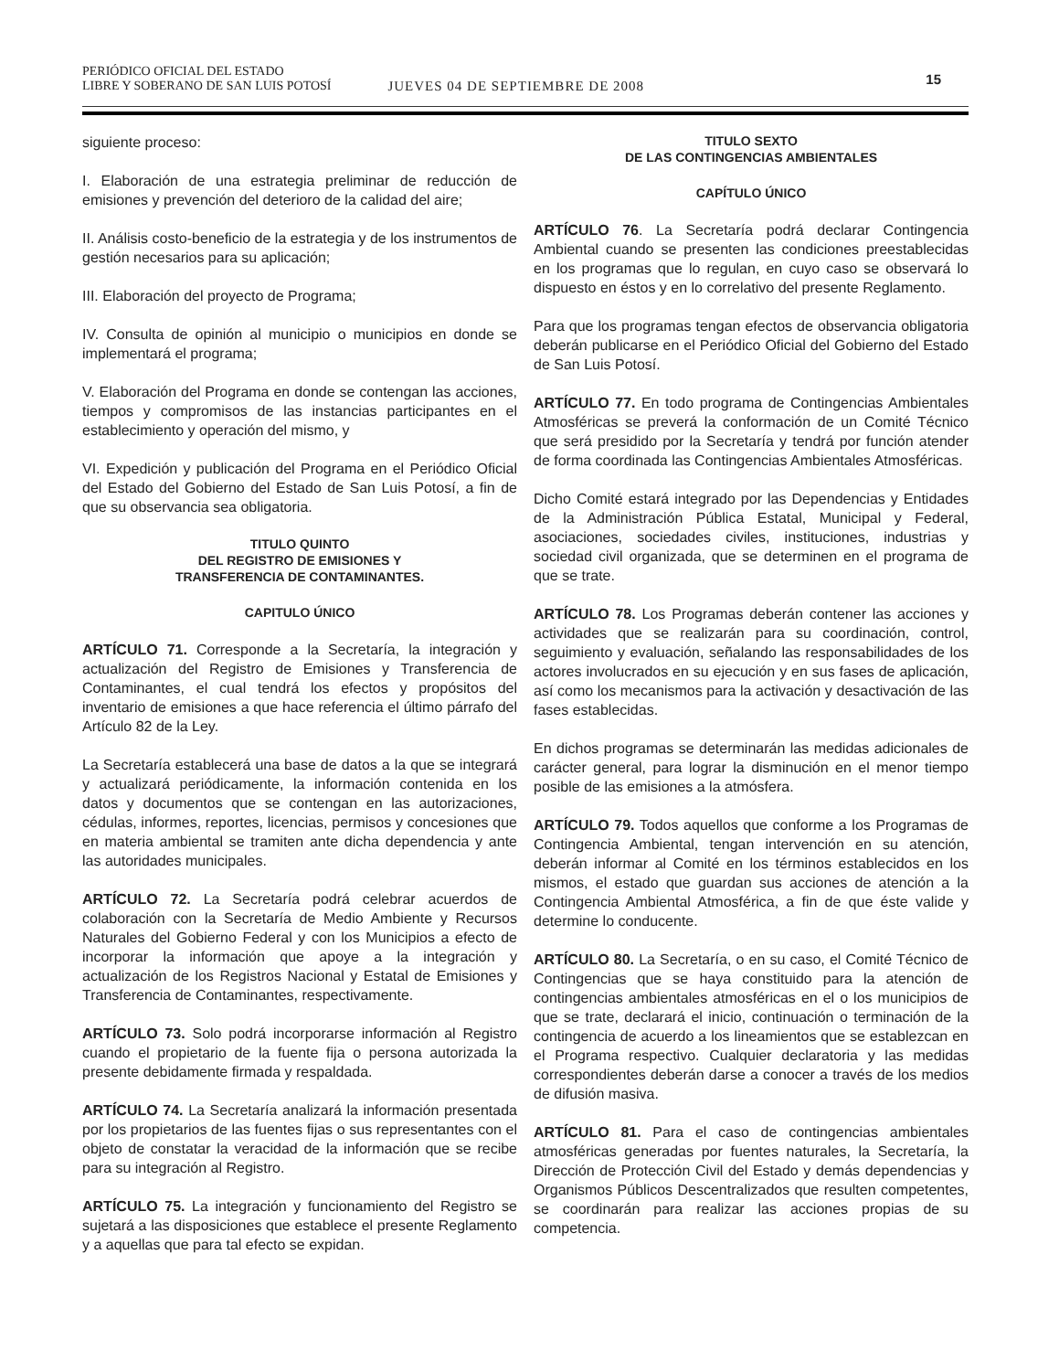PERIÓDICO OFICIAL DEL ESTADO
LIBRE Y SOBERANO DE SAN LUIS POTOSÍ JUEVES 04 DE SEPTIEMBRE DE 2008
15
siguiente proceso:
I. Elaboración de una estrategia preliminar de reducción de emisiones y prevención del deterioro de la calidad del aire;
II. Análisis costo-beneficio de la estrategia y de los instrumentos de gestión necesarios para su aplicación;
III. Elaboración del proyecto de Programa;
IV. Consulta de opinión al municipio o municipios en donde se implementará el programa;
V. Elaboración del Programa en donde se contengan las acciones, tiempos y compromisos de las instancias participantes en el establecimiento y operación del mismo, y
VI. Expedición y publicación del Programa en el Periódico Oficial del Estado del Gobierno del Estado de San Luis Potosí, a fin de que su observancia sea obligatoria.
TITULO QUINTO
DEL REGISTRO DE EMISIONES Y
TRANSFERENCIA DE CONTAMINANTES.
CAPITULO ÚNICO
ARTÍCULO 71. Corresponde a la Secretaría, la integración y actualización del Registro de Emisiones y Transferencia de Contaminantes, el cual tendrá los efectos y propósitos del inventario de emisiones a que hace referencia el último párrafo del Artículo 82 de la Ley.
La Secretaría establecerá una base de datos a la que se integrará y actualizará periódicamente, la información contenida en los datos y documentos que se contengan en las autorizaciones, cédulas, informes, reportes, licencias, permisos y concesiones que en materia ambiental se tramiten ante dicha dependencia y ante las autoridades municipales.
ARTÍCULO 72. La Secretaría podrá celebrar acuerdos de colaboración con la Secretaría de Medio Ambiente y Recursos Naturales del Gobierno Federal y con los Municipios a efecto de incorporar la información que apoye a la integración y actualización de los Registros Nacional y Estatal de Emisiones y Transferencia de Contaminantes, respectivamente.
ARTÍCULO 73. Solo podrá incorporarse información al Registro cuando el propietario de la fuente fija o persona autorizada la presente debidamente firmada y respaldada.
ARTÍCULO 74. La Secretaría analizará la información presentada por los propietarios de las fuentes fijas o sus representantes con el objeto de constatar la veracidad de la información que se recibe para su integración al Registro.
ARTÍCULO 75. La integración y funcionamiento del Registro se sujetará a las disposiciones que establece el presente Reglamento y a aquellas que para tal efecto se expidan.
TITULO SEXTO
DE LAS CONTINGENCIAS AMBIENTALES
CAPÍTULO ÚNICO
ARTÍCULO 76. La Secretaría podrá declarar Contingencia Ambiental cuando se presenten las condiciones preestablecidas en los programas que lo regulan, en cuyo caso se observará lo dispuesto en éstos y en lo correlativo del presente Reglamento.
Para que los programas tengan efectos de observancia obligatoria deberán publicarse en el Periódico Oficial del Gobierno del Estado de San Luis Potosí.
ARTÍCULO 77. En todo programa de Contingencias Ambientales Atmosféricas se preverá la conformación de un Comité Técnico que será presidido por la Secretaría y tendrá por función atender de forma coordinada las Contingencias Ambientales Atmosféricas.
Dicho Comité estará integrado por las Dependencias y Entidades de la Administración Pública Estatal, Municipal y Federal, asociaciones, sociedades civiles, instituciones, industrias y sociedad civil organizada, que se determinen en el programa de que se trate.
ARTÍCULO 78. Los Programas deberán contener las acciones y actividades que se realizarán para su coordinación, control, seguimiento y evaluación, señalando las responsabilidades de los actores involucrados en su ejecución y en sus fases de aplicación, así como los mecanismos para la activación y desactivación de las fases establecidas.
En dichos programas se determinarán las medidas adicionales de carácter general, para lograr la disminución en el menor tiempo posible de las emisiones a la atmósfera.
ARTÍCULO 79. Todos aquellos que conforme a los Programas de Contingencia Ambiental, tengan intervención en su atención, deberán informar al Comité en los términos establecidos en los mismos, el estado que guardan sus acciones de atención a la Contingencia Ambiental Atmosférica, a fin de que éste valide y determine lo conducente.
ARTÍCULO 80. La Secretaría, o en su caso, el Comité Técnico de Contingencias que se haya constituido para la atención de contingencias ambientales atmosféricas en el o los municipios de que se trate, declarará el inicio, continuación o terminación de la contingencia de acuerdo a los lineamientos que se establezcan en el Programa respectivo. Cualquier declaratoria y las medidas correspondientes deberán darse a conocer a través de los medios de difusión masiva.
ARTÍCULO 81. Para el caso de contingencias ambientales atmosféricas generadas por fuentes naturales, la Secretaría, la Dirección de Protección Civil del Estado y demás dependencias y Organismos Públicos Descentralizados que resulten competentes, se coordinarán para realizar las acciones propias de su competencia.